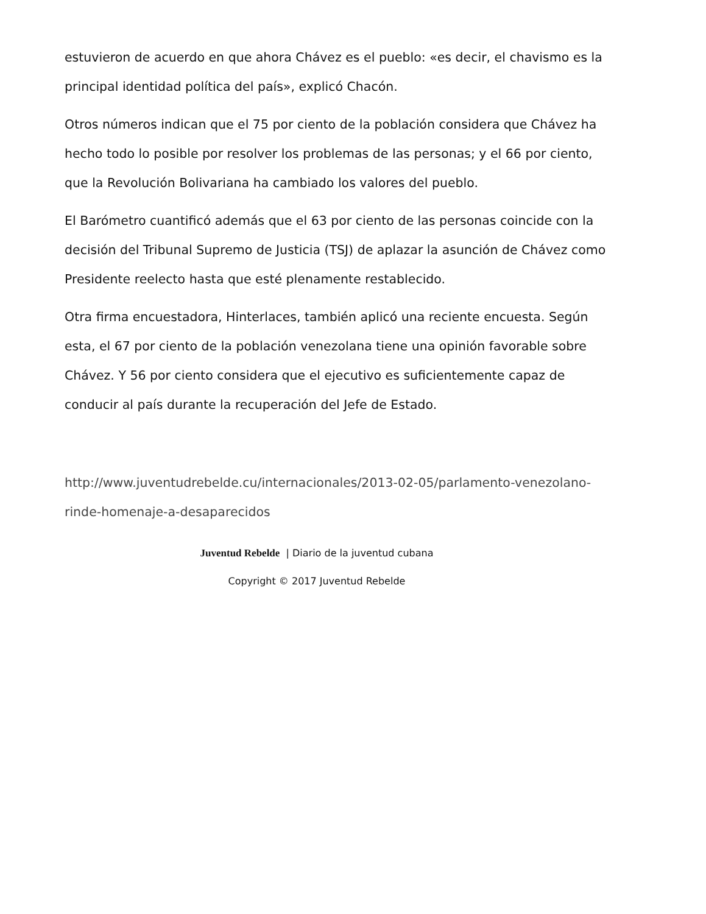estuvieron de acuerdo en que ahora Chávez es el pueblo: «es decir, el chavismo es la principal identidad política del país», explicó Chacón.
Otros números indican que el 75 por ciento de la población considera que Chávez ha hecho todo lo posible por resolver los problemas de las personas; y el 66 por ciento, que la Revolución Bolivariana ha cambiado los valores del pueblo.
El Barómetro cuantificó además que el 63 por ciento de las personas coincide con la decisión del Tribunal Supremo de Justicia (TSJ) de aplazar la asunción de Chávez como Presidente reelecto hasta que esté plenamente restablecido.
Otra firma encuestadora, Hinterlaces, también aplicó una reciente encuesta. Según esta, el 67 por ciento de la población venezolana tiene una opinión favorable sobre Chávez. Y 56 por ciento considera que el ejecutivo es suficientemente capaz de conducir al país durante la recuperación del Jefe de Estado.
http://www.juventudrebelde.cu/internacionales/2013-02-05/parlamento-venezolano-rinde-homenaje-a-desaparecidos
Juventud Rebelde | Diario de la juventud cubana
Copyright © 2017 Juventud Rebelde